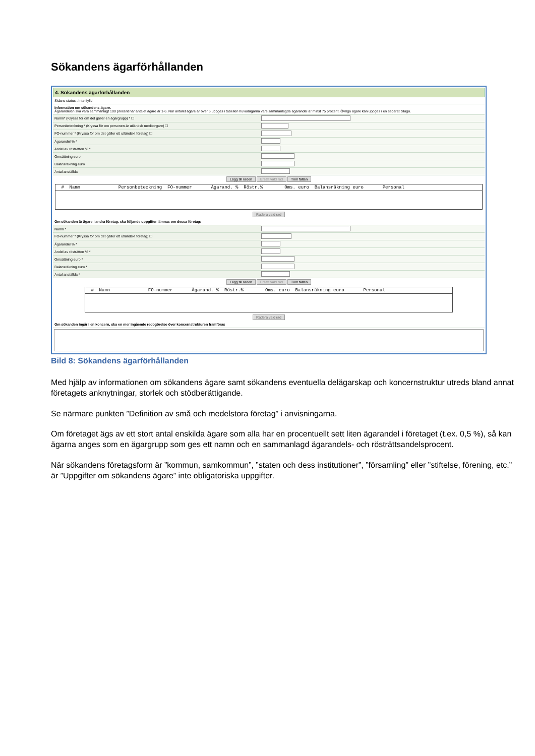Sökandens ägarförhållanden
4. Sökandens ägarförhållanden
Sidans status : Inte ifylld
Information om sökandens ägare.
Ägarandelen ska vara sammanlagt 100 procent när antalet ägare är 1-6. När antalet ägare är över 6 uppges i tabellen huvudägarna vars sammanlagda ägarandel är minst 75 procent. Övriga ägare kan uppges i en separat bilaga.
Namn* (Kryssa för om det gäller en ägargrupp) * ☐
Personbeteckning * (Kryssa för om personen är utländsk medborgare) ☐
FO-nummer * (Kryssa för om det gäller ett utländskt företag) ☐
Ägarandel % *
Andel av rösträtten % *
Omsättning euro
Balansräkning euro
Antal anställda
Lägg till raden Ersätt vald rad Töm fälten
# Namn Personbeteckning FO-nummer Ägarand. % Röstr.% Oms. euro Balansräkning euro Personal
Radera vald rad
Om sökanden är ägare i andra företag, ska följande uppgifter lämnas om dessa företag:
Namn *
FO-nummer * (Kryssa för om det gäller ett utländskt företag) ☐
Ägarandel % *
Andel av rösträtten % *
Omsättning euro *
Balansräkning euro *
Antal anställda *
Lägg till raden Ersätt vald rad Töm fälten
# Namn FO-nummer Ägarand. % Röstr.% Oms. euro Balansräkning euro Personal
Radera vald rad
Om sökanden ingår i en koncern, ska en mer ingående redogörelse över koncernstrukturen framföras
Bild 8: Sökandens ägarförhållanden
Med hjälp av informationen om sökandens ägare samt sökandens eventuella delägarskap och koncernstruktur utreds bland annat företagets anknytningar, storlek och stödberättigande.
Se närmare punkten ”Definition av små och medelstora företag” i anvisningarna.
Om företaget ägs av ett stort antal enskilda ägare som alla har en procentuellt sett liten ägarandel i företaget (t.ex. 0,5 %), så kan ägarna anges som en ägargrupp som ges ett namn och en sammanlagd ägarandels- och rösträttsandelsprocent.
När sökandens företagsform är ”kommun, samkommun”, ”staten och dess institutioner”, ”församling” eller ”stiftelse, förening, etc.” är ”Uppgifter om sökandens ägare” inte obligatoriska uppgifter.